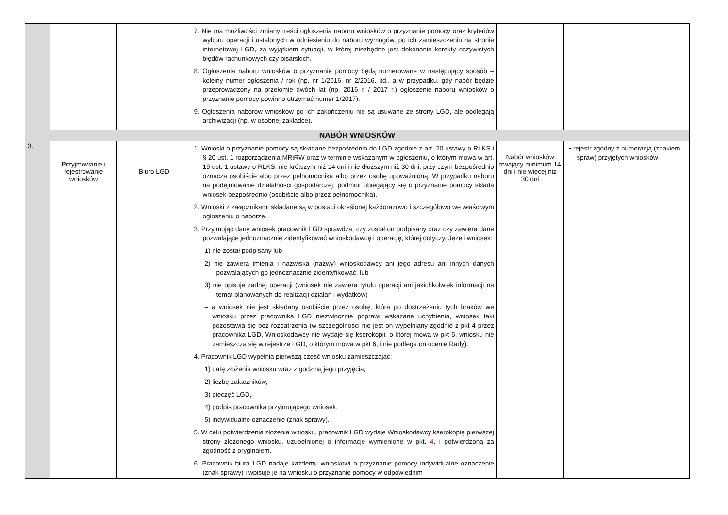| | | | 7. Nie ma możliwości zmiany treści ogłoszenia naboru wniosków o przyznanie pomocy oraz kryteriów wyboru operacji i ustalonych w odniesieniu do naboru wymogów, po ich zamieszczeniu na stronie internetowej LGD, za wyjątkiem sytuacji, w której niezbędne jest dokonanie korekty oczywistych błędów rachunkowych czy pisarskich. 8. Ogłoszenia naboru wniosków o przyznanie pomocy będą numerowane w następujący sposób – kolejny numer ogłoszenia / rok (np. nr 1/2016, nr 2/2016, itd., a w przypadku, gdy nabór będzie przeprowadzony na przełomie dwóch lat (np. 2016 r. / 2017 r.) ogłoszenie naboru wniosków o przyznanie pomocy powinno otrzymać numer 1/2017). 9. Ogłoszenia naborów wniosków po ich zakończeniu nie są usuwane ze strony LGD, ale podlegają archiwizacji (np. w osobnej zakładce). | | |
| NABÓR WNIOSKÓW | | | | | |
| 3. | Przyjmowanie i rejestrowanie wniosków | Biuro LGD | 1. Wnioski o przyznanie pomocy są składane bezpośrednio do LGD zgodnie z art. 20 ustawy o RLKS i § 20 ust. 1 rozporządzenia MRiRW oraz w terminie wskazanym w ogłoszeniu, o którym mowa w art. 19 ust. 1 ustawy o RLKS, nie krótszym niż 14 dni i nie dłuższym niż 30 dni, przy czym bezpośrednio oznacza osobiście albo przez pełnomocnika albo przez osobę upoważnioną. W przypadku naboru na podejmowanie działalności gospodarczej, podmiot ubiegający się o przyznanie pomocy składa wniosek bezpośrednio (osobiście albo przez pełnomocnika). 2. Wnioski z załącznikami składane są w postaci określonej każdorazowo i szczegółowo we właściwym ogłoszeniu o naborze. 3. Przyjmując dany wniosek pracownik LGD sprawdza, czy został on podpisany oraz czy zawiera dane pozwalające jednoznacznie zidentyfikować wnioskodawcę i operację, której dotyczy. Jeżeli wniosek: 1) nie został podpisany lub 2) nie zawiera imienia i nazwiska (nazwy) wnioskodawcy ani jego adresu ani innych danych pozwalających go jednoznacznie zidentyfikować, lub 3) nie opisuje żadnej operacji (wniosek nie zawiera tytułu operacji ani jakichkolwiek informacji na temat planowanych do realizacji działań i wydatków) – a wniosek nie jest składany osobiście przez osobę, która po dostrzeżeniu tych braków we wniosku przez pracownika LGD niezwłocznie poprawi wskazane uchybienia, wniosek taki pozostawia się bez rozpatrzenia (w szczególności nie jest on wypełniany zgodnie z pkt 4 przez pracownika LGD, Wnioskodawcy nie wydaje się kserokopii, o której mowa w pkt 5, wniosku nie zamieszcza się w rejestrze LGD, o którym mowa w pkt 6, i nie podlega on ocenie Rady). 4. Pracownik LGD wypełnia pierwszą część wniosku zamieszczając: 1) datę złożenia wniosku wraz z godziną jego przyjęcia, 2) liczbę załączników, 3) pieczęć LGD, 4) podpis pracownika przyjmującego wniosek, 5) indywidualne oznaczenie (znak sprawy). 5. W celu potwierdzenia złożenia wniosku, pracownik LGD wydaje Wnioskodawcy kserokopię pierwszej strony złożonego wniosku, uzupełnionej o informacje wymienione w pkt. 4 . i potwierdzoną za zgodność z oryginałem. 6. Pracownik biura LGD nadaje każdemu wnioskowi o przyznanie pomocy indywidualne oznaczenie (znak sprawy) i wpisuje je na wniosku o przyznanie pomocy w odpowiednim | Nabór wniosków trwający minimum 14 dni i nie więcej niż 30 dni | • rejestr zgodny z numeracją (znakiem spraw) przyjętych wniosków |